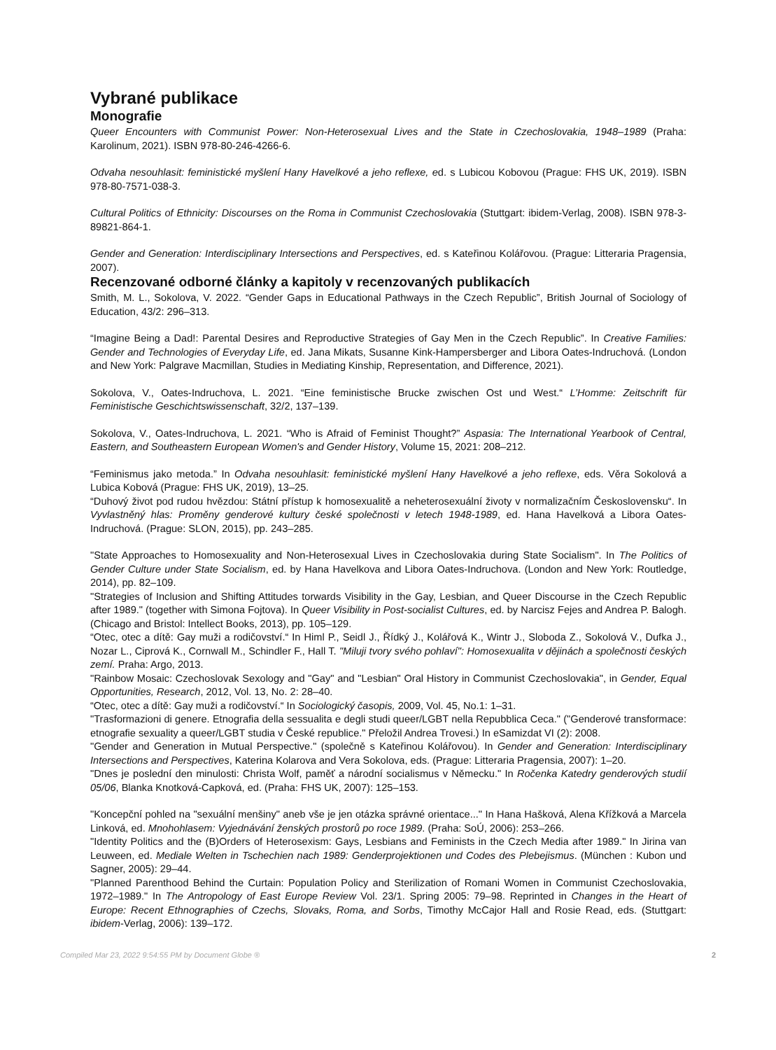Vybrané publikace
Monografie
Queer Encounters with Communist Power: Non-Heterosexual Lives and the State in Czechoslovakia, 1948–1989 (Praha: Karolinum, 2021). ISBN 978-80-246-4266-6.
Odvaha nesouhlasit: feministické myšlení Hany Havelkové a jeho reflexe, ed. s Lubicou Kobovou (Prague: FHS UK, 2019). ISBN 978-80-7571-038-3.
Cultural Politics of Ethnicity: Discourses on the Roma in Communist Czechoslovakia (Stuttgart: ibidem-Verlag, 2008). ISBN 978-3-89821-864-1.
Gender and Generation: Interdisciplinary Intersections and Perspectives, ed. s Kateřinou Kolářovou. (Prague: Litteraria Pragensia, 2007).
Recenzované odborné články a kapitoly v recenzovaných publikacích
Smith, M. L., Sokolova, V. 2022. “Gender Gaps in Educational Pathways in the Czech Republic”, British Journal of Sociology of Education, 43/2: 296–313.
“Imagine Being a Dad!: Parental Desires and Reproductive Strategies of Gay Men in the Czech Republic”. In Creative Families: Gender and Technologies of Everyday Life, ed. Jana Mikats, Susanne Kink-Hampersberger and Libora Oates-Indruchová. (London and New York: Palgrave Macmillan, Studies in Mediating Kinship, Representation, and Difference, 2021).
Sokolova, V., Oates-Indruchova, L. 2021. “Eine feministische Brucke zwischen Ost und West.“ L’Homme: Zeitschrift für Feministische Geschichtswissenschaft, 32/2, 137–139.
Sokolova, V., Oates-Indruchova, L. 2021. “Who is Afraid of Feminist Thought?” Aspasia: The International Yearbook of Central, Eastern, and Southeastern European Women's and Gender History, Volume 15, 2021: 208–212.
“Feminismus jako metoda.” In Odvaha nesouhlasit: feministické myšlení Hany Havelkové a jeho reflexe, eds. Věra Sokolová a Lubica Kobová (Prague: FHS UK, 2019), 13–25.
“Duhový život pod rudou hvězdou: Státní přístup k homosexualitě a neheterosexuální životy v normalizačním Československu“. In Vyvlastněný hlas: Proměny genderové kultury české společnosti v letech 1948-1989, ed. Hana Havelková a Libora Oates-Indruchová. (Prague: SLON, 2015), pp. 243–285.
"State Approaches to Homosexuality and Non-Heterosexual Lives in Czechoslovakia during State Socialism". In The Politics of Gender Culture under State Socialism, ed. by Hana Havelkova and Libora Oates-Indruchova. (London and New York: Routledge, 2014), pp. 82–109.
"Strategies of Inclusion and Shifting Attitudes torwards Visibility in the Gay, Lesbian, and Queer Discourse in the Czech Republic after 1989." (together with Simona Fojtova). In Queer Visibility in Post-socialist Cultures, ed. by Narcisz Fejes and Andrea P. Balogh. (Chicago and Bristol: Intellect Books, 2013), pp. 105–129.
“Otec, otec a dítě: Gay muži a rodičovství.“ In Himl P., Seidl J., Řídký J., Kolářová K., Wintr J., Sloboda Z., Sokolová V., Dufka J., Nozar L., Ciprová K., Cornwall M., Schindler F., Hall T. "Miluji tvory svého pohlaví": Homosexualita v dějinách a společnosti českých zemí. Praha: Argo, 2013.
"Rainbow Mosaic: Czechoslovak Sexology and "Gay" and "Lesbian" Oral History in Communist Czechoslovakia", in Gender, Equal Opportunities, Research, 2012, Vol. 13, No. 2: 28–40.
“Otec, otec a dítě: Gay muži a rodičovství.“ In Sociologický časopis, 2009, Vol. 45, No.1: 1–31.
"Trasformazioni di genere. Etnografia della sessualita e degli studi queer/LGBT nella Repubblica Ceca." ("Genderové transformace: etnografie sexuality a queer/LGBT studia v České republice." Přeložil Andrea Trovesi.) In eSamizdat VI (2): 2008.
"Gender and Generation in Mutual Perspective." (společně s Kateřinou Kolářovou). In Gender and Generation: Interdisciplinary Intersections and Perspectives, Katerina Kolarova and Vera Sokolova, eds. (Prague: Litteraria Pragensia, 2007): 1–20.
"Dnes je poslední den minulosti: Christa Wolf, paměť a národní socialismus v Německu." In Ročenka Katedry genderových studií 05/06, Blanka Knotková-Capková, ed. (Praha: FHS UK, 2007): 125–153.
"Koncepční pohled na "sexuální menšiny" aneb vše je jen otázka správné orientace..." In Hana Hašková, Alena Křížková a Marcela Linková, ed. Mnohohlasem: Vyjednávání ženských prostorů po roce 1989. (Praha: SoÚ, 2006): 253–266.
"Identity Politics and the (B)Orders of Heterosexism: Gays, Lesbians and Feminists in the Czech Media after 1989." In Jirina van Leuween, ed. Mediale Welten in Tschechien nach 1989: Genderprojektionen und Codes des Plebejismus. (München : Kubon und Sagner, 2005): 29–44.
"Planned Parenthood Behind the Curtain: Population Policy and Sterilization of Romani Women in Communist Czechoslovakia, 1972–1989." In The Antropology of East Europe Review Vol. 23/1. Spring 2005: 79–98. Reprinted in Changes in the Heart of Europe: Recent Ethnographies of Czechs, Slovaks, Roma, and Sorbs, Timothy McCajor Hall and Rosie Read, eds. (Stuttgart: ibidem-Verlag, 2006): 139–172.
Compiled Mar 23, 2022 9:54:55 PM by Document Globe ® 2